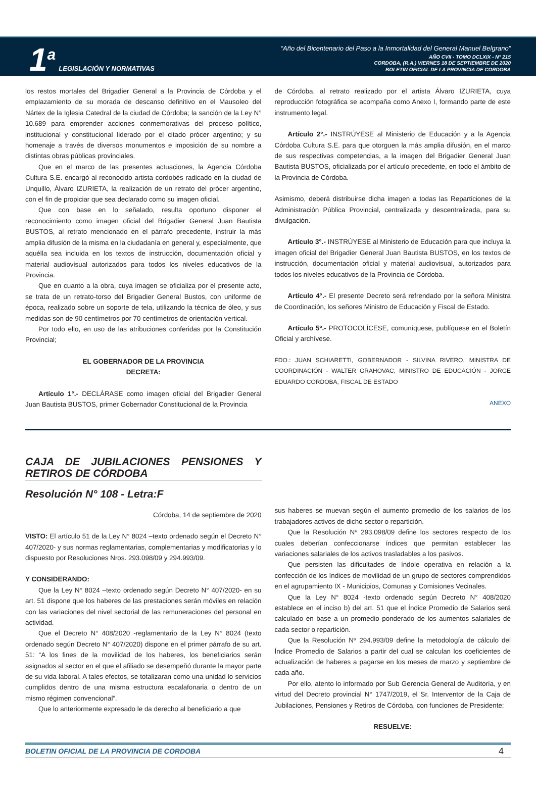1<sup>a</sup> LEGISLACIÓN Y NORMATIVAS
“Año del Bicentenario del Paso a la Inmortalidad del General Manuel Belgrano”
AÑO CVII - TOMO DCLXIX - N° 215
CORDOBA, (R.A.) VIERNES 18 DE SEPTIEMBRE DE 2020
BOLETIN OFICIAL DE LA PROVINCIA DE CORDOBA
los restos mortales del Brigadier General a la Provincia de Córdoba y el emplazamiento de su morada de descanso definitivo en el Mausoleo del Nártex de la Iglesia Catedral de la ciudad de Córdoba; la sanción de la Ley N° 10.689 para emprender acciones conmemorativas del proceso político, institucional y constitucional liderado por el citado prócer argentino; y su homenaje a través de diversos monumentos e imposición de su nombre a distintas obras públicas provinciales.
Que en el marco de las presentes actuaciones, la Agencia Córdoba Cultura S.E. encargó al reconocido artista cordobés radicado en la ciudad de Unquillo, Álvaro IZURIETA, la realización de un retrato del prócer argentino, con el fin de propiciar que sea declarado como su imagen oficial.
Que con base en lo señalado, resulta oportuno disponer el reconocimiento como imagen oficial del Brigadier General Juan Bautista BUSTOS, al retrato mencionado en el párrafo precedente, instruir la más amplia difusión de la misma en la ciudadanía en general y, especialmente, que aquélla sea incluida en los textos de instrucción, documentación oficial y material audiovisual autorizados para todos los niveles educativos de la Provincia.
Que en cuanto a la obra, cuya imagen se oficializa por el presente acto, se trata de un retrato-torso del Brigadier General Bustos, con uniforme de época, realizado sobre un soporte de tela, utilizando la técnica de óleo, y sus medidas son de 90 centímetros por 70 centímetros de orientación vertical.
Por todo ello, en uso de las atribuciones conferidas por la Constitución Provincial;
EL GOBERNADOR DE LA PROVINCIA
DECRETA:
Artículo 1°.- DECLÁRASE como imagen oficial del Brigadier General Juan Bautista BUSTOS, primer Gobernador Constitucional de la Provincia
de Córdoba, al retrato realizado por el artista Álvaro IZURIETA, cuya reproducción fotográfica se acompaña como Anexo I, formando parte de este instrumento legal.
Artículo 2°.- INSTRÚYESE al Ministerio de Educación y a la Agencia Córdoba Cultura S.E. para que otorguen la más amplia difusión, en el marco de sus respectivas competencias, a la imagen del Brigadier General Juan Bautista BUSTOS, oficializada por el artículo precedente, en todo el ámbito de la Provincia de Córdoba.
Asimismo, deberá distribuirse dicha imagen a todas las Reparticiones de la Administración Pública Provincial, centralizada y descentralizada, para su divulgación.
Artículo 3°.- INSTRÚYESE al Ministerio de Educación para que incluya la imagen oficial del Brigadier General Juan Bautista BUSTOS, en los textos de instrucción, documentación oficial y material audiovisual, autorizados para todos los niveles educativos de la Provincia de Córdoba.
Artículo 4°.- El presente Decreto será refrendado por la señora Ministra de Coordinación, los señores Ministro de Educación y Fiscal de Estado.
Artículo 5º.- PROTOCOLÍCESE, comuníquese, publíquese en el Boletín Oficial y archívese.
FDO.: JUAN SCHIARETTI, GOBERNADOR - SILVINA RIVERO, MINISTRA DE COORDINACIÓN - WALTER GRAHOVAC, MINISTRO DE EDUCACIÓN - JORGE EDUARDO CORDOBA, FISCAL DE ESTADO
ANEXO
CAJA DE JUBILACIONES PENSIONES Y RETIROS DE CÓRDOBA
Resolución N° 108 - Letra:F
Córdoba, 14 de septiembre de 2020
VISTO: El artículo 51 de la Ley N° 8024 –texto ordenado según el Decreto N° 407/2020- y sus normas reglamentarias, complementarias y modificatorias y lo dispuesto por Resoluciones Nros. 293.098/09 y 294.993/09.
Y CONSIDERANDO:
Que la Ley N° 8024 –texto ordenado según Decreto N° 407/2020- en su art. 51 dispone que los haberes de las prestaciones serán móviles en relación con las variaciones del nivel sectorial de las remuneraciones del personal en actividad.
Que el Decreto N° 408/2020 -reglamentario de la Ley N° 8024 (texto ordenado según Decreto N° 407/2020) dispone en el primer párrafo de su art. 51: “A los fines de la movilidad de los haberes, los beneficiarios serán asignados al sector en el que el afiliado se desempeñó durante la mayor parte de su vida laboral. A tales efectos, se totalizaran como una unidad lo servicios cumplidos dentro de una misma estructura escalafonaria o dentro de un mismo régimen convencional”.
Que lo anteriormente expresado le da derecho al beneficiario a que
sus haberes se muevan según el aumento promedio de los salarios de los trabajadores activos de dicho sector o repartición.
Que la Resolución Nº 293.098/09 define los sectores respecto de los cuales deberían confeccionarse índices que permitan establecer las variaciones salariales de los activos trasladables a los pasivos.
Que persisten las dificultades de índole operativa en relación a la confección de los índices de movilidad de un grupo de sectores comprendidos en el agrupamiento IX - Municipios, Comunas y Comisiones Vecinales.
Que la Ley N° 8024 -texto ordenado según Decreto N° 408/2020 establece en el inciso b) del art. 51 que el Índice Promedio de Salarios será calculado en base a un promedio ponderado de los aumentos salariales de cada sector o repartición.
Que la Resolución Nº 294.993/09 define la metodología de cálculo del Índice Promedio de Salarios a partir del cual se calculan los coeficientes de actualización de haberes a pagarse en los meses de marzo y septiembre de cada año.
Por ello, atento lo informado por Sub Gerencia General de Auditoría, y en virtud del Decreto provincial N° 1747/2019, el Sr. Interventor de la Caja de Jubilaciones, Pensiones y Retiros de Córdoba, con funciones de Presidente;
RESUELVE:
BOLETIN OFICIAL DE LA PROVINCIA DE CORDOBA 4